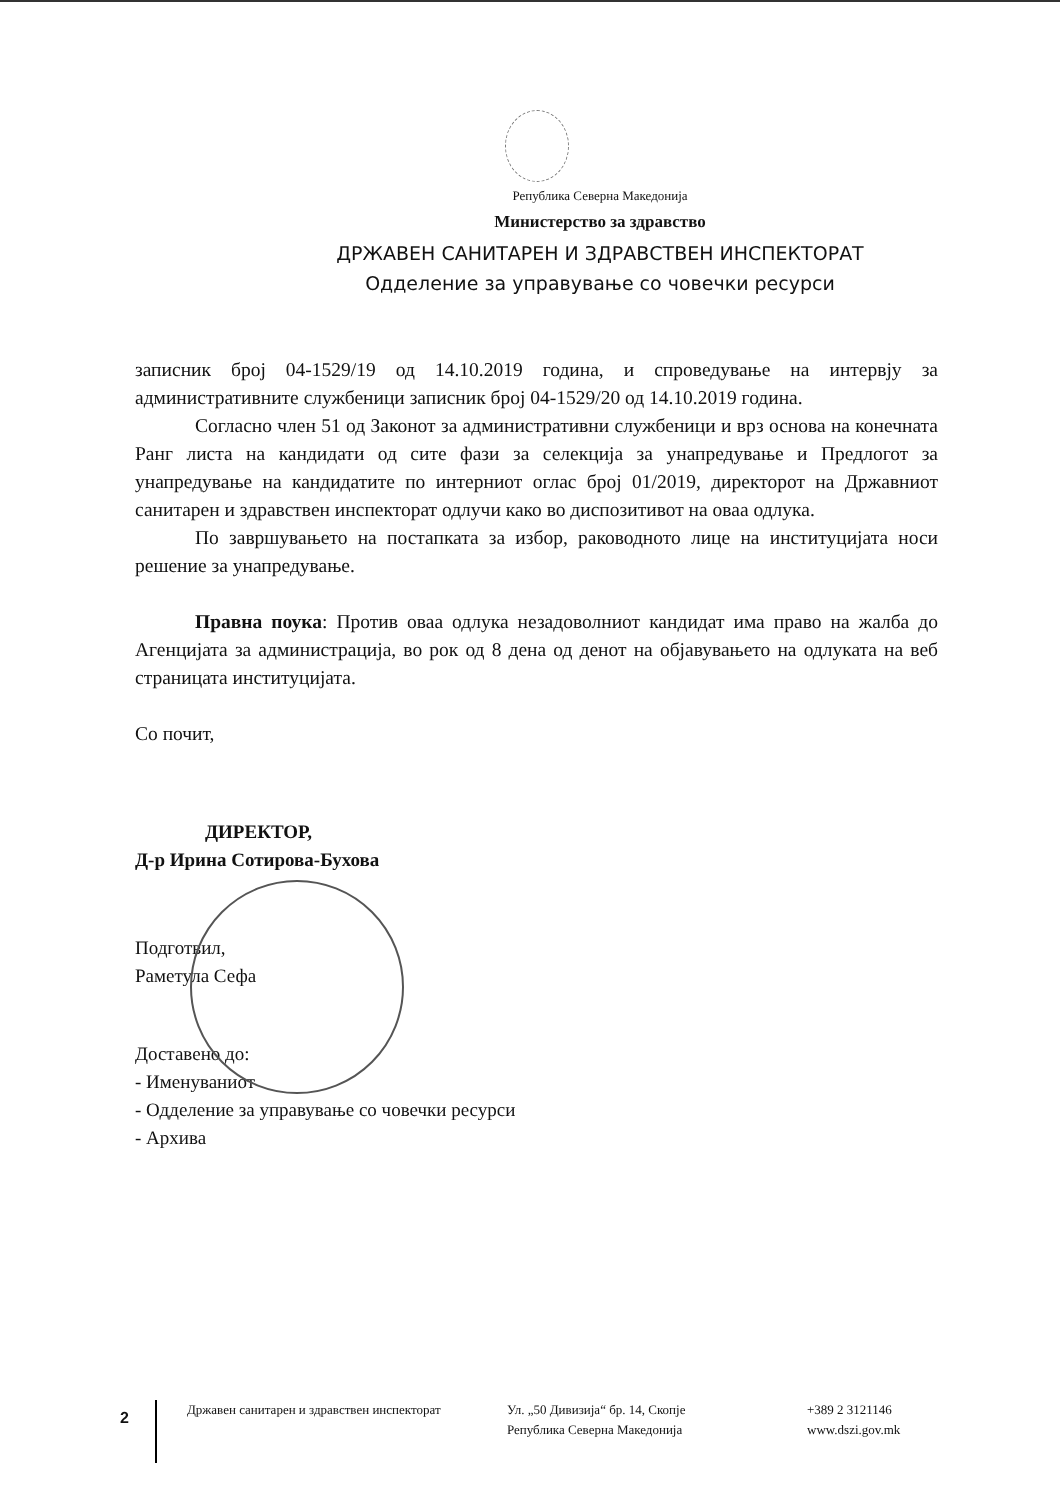Република Северна Македонија
Министерство за здравство
ДРЖАВЕН САНИТАРЕН И ЗДРАВСТВЕН ИНСПЕКТОРАТ
Одделение за управување со човечки ресурси
записник број 04-1529/19 од 14.10.2019 година, и спроведување на интервју за административните службеници записник број 04-1529/20 од 14.10.2019 година.
Согласно член 51 од Законот за административни службеници и врз основа на конечната Ранг листа на кандидати од сите фази за селекција за унапредување и Предлогот за унапредување на кандидатите по интерниот оглас број 01/2019, директорот на Државниот санитарен и здравствен инспекторат одлучи како во диспозитивот на оваа одлука.
По завршувањето на постапката за избор, раководното лице на институцијата носи решение за унапредување.
Правна поука: Против оваа одлука незадоволниот кандидат има право на жалба до Агенцијата за администрација, во рок од 8 дена од денот на објавувањето на одлуката на веб страницата институцијата.
Со почит,
ДИРЕКТОР,
Д-р Ирина Сотирова-Бухова
Подготвил,
Раметула Сефа
Доставено до:
- Именуваниот
- Одделение за управување со човечки ресурси
- Архива
2
Државен санитарен и здравствен инспекторат
Ул. „50 Дивизија“ бр. 14, Скопје
Република Северна Македонија
+389 2 3121146
www.dszi.gov.mk